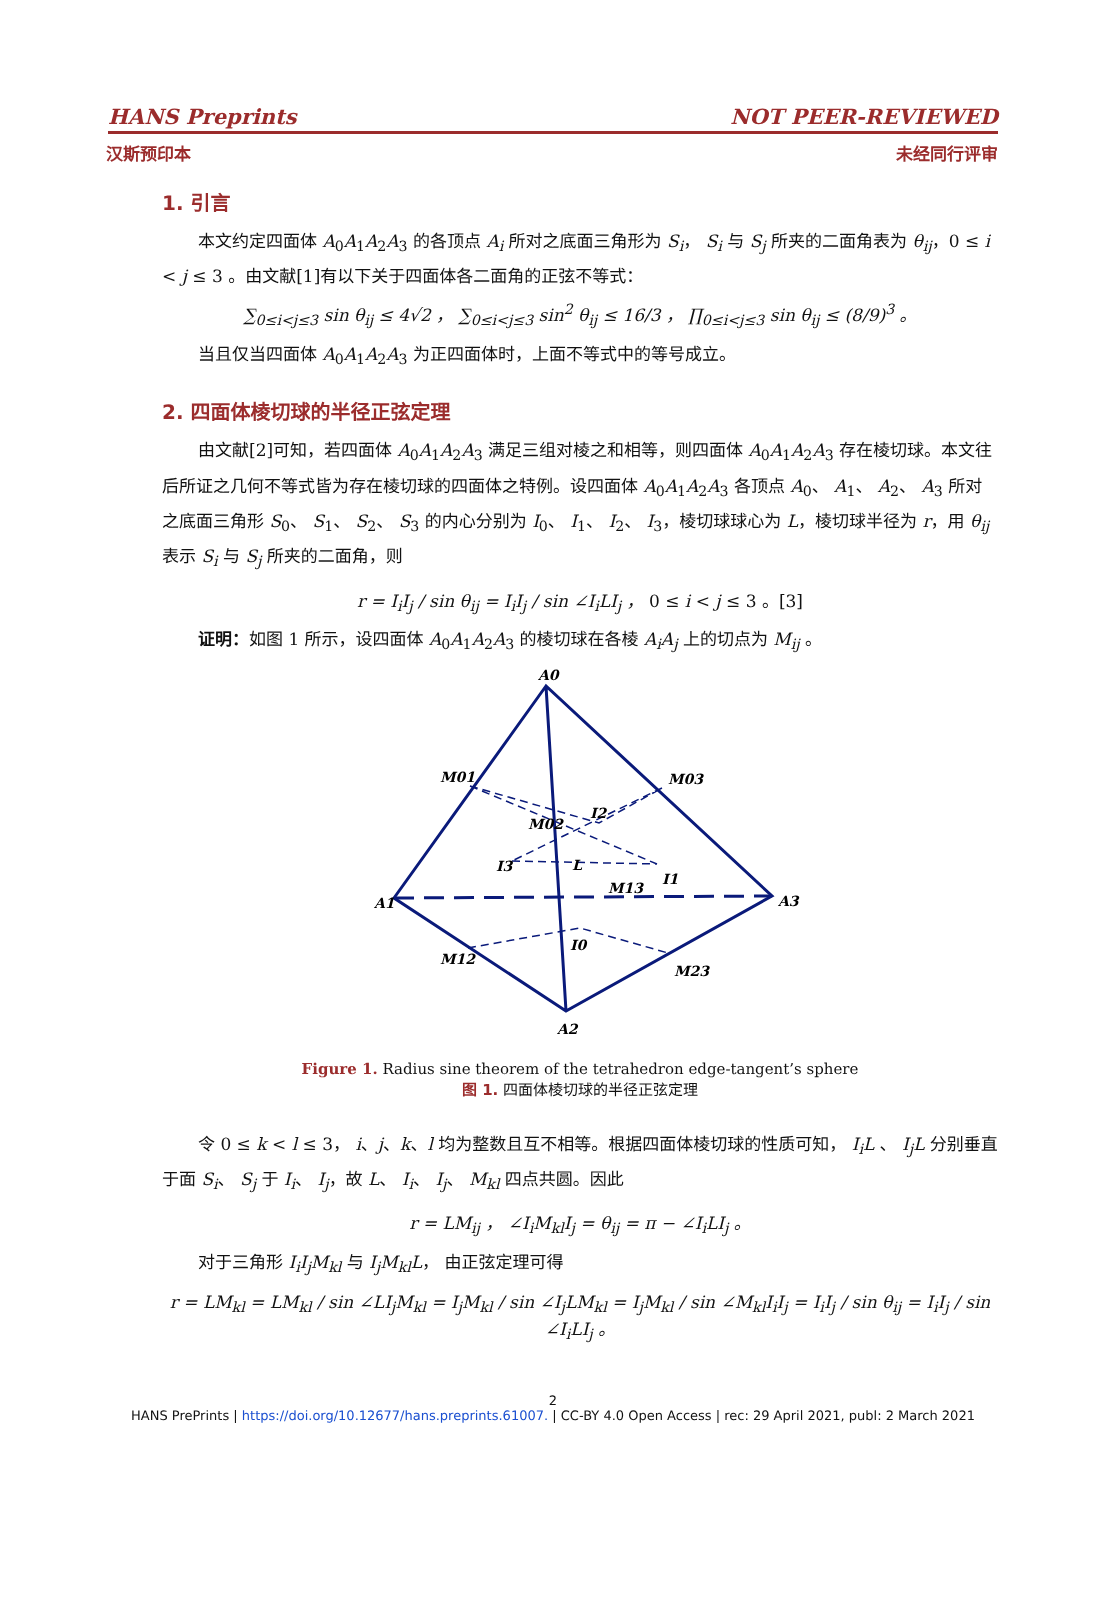HANS Preprints NOT PEER-REVIEWED
汉斯预印本 未经同行评审
1. 引言
本文约定四面体 A<sub>0</sub>A<sub>1</sub>A<sub>2</sub>A<sub>3</sub> 的各顶点 A<sub>i</sub> 所对之底面三角形为 S<sub>i</sub>， S<sub>i</sub> 与 S<sub>j</sub> 所夹的二面角表为 θ<sub>ij</sub>，0 ≤ i < j ≤ 3 。由文献[1]有以下关于四面体各二面角的正弦不等式：
∑<sub>0≤i<j≤3</sub> sin θ<sub>ij</sub> ≤ 4√2 ， ∑<sub>0≤i<j≤3</sub> sin<sup>2</sup> θ<sub>ij</sub> ≤ 16/3 ， ∏<sub>0≤i<j≤3</sub> sin θ<sub>ij</sub> ≤ (8/9)<sup>3</sup> 。
当且仅当四面体 A<sub>0</sub>A<sub>1</sub>A<sub>2</sub>A<sub>3</sub> 为正四面体时，上面不等式中的等号成立。
2. 四面体棱切球的半径正弦定理
由文献[2]可知，若四面体 A<sub>0</sub>A<sub>1</sub>A<sub>2</sub>A<sub>3</sub> 满足三组对棱之和相等，则四面体 A<sub>0</sub>A<sub>1</sub>A<sub>2</sub>A<sub>3</sub> 存在棱切球。本文往后所证之几何不等式皆为存在棱切球的四面体之特例。设四面体 A<sub>0</sub>A<sub>1</sub>A<sub>2</sub>A<sub>3</sub> 各顶点 A<sub>0</sub>、 A<sub>1</sub>、 A<sub>2</sub>、 A<sub>3</sub> 所对之底面三角形 S<sub>0</sub>、 S<sub>1</sub>、 S<sub>2</sub>、 S<sub>3</sub> 的内心分别为 I<sub>0</sub>、 I<sub>1</sub>、 I<sub>2</sub>、 I<sub>3</sub>，棱切球球心为 L，棱切球半径为 r，用 θ<sub>ij</sub> 表示 S<sub>i</sub> 与 S<sub>j</sub> 所夹的二面角，则
r = I<sub>i</sub>I<sub>j</sub> / sin θ<sub>ij</sub> = I<sub>i</sub>I<sub>j</sub> / sin ∠I<sub>i</sub>LI<sub>j</sub> ， 0 ≤ i < j ≤ 3 。[3]
证明：如图 1 所示，设四面体 A<sub>0</sub>A<sub>1</sub>A<sub>2</sub>A<sub>3</sub> 的棱切球在各棱 A<sub>i</sub>A<sub>j</sub> 上的切点为 M<sub>ij</sub> 。
A0
A1
A2
A3
M01
M03
M02
M12
M23
M13
I2
I3
I1
I0
L
Figure 1. Radius sine theorem of the tetrahedron edge-tangent’s sphere
图 1. 四面体棱切球的半径正弦定理
令 0 ≤ k < l ≤ 3， i、j、k、l 均为整数且互不相等。根据四面体棱切球的性质可知， I<sub>i</sub>L 、 I<sub>j</sub>L 分别垂直于面 S<sub>i</sub>、 S<sub>j</sub> 于 I<sub>i</sub>、 I<sub>j</sub>，故 L、 I<sub>i</sub>、 I<sub>j</sub>、 M<sub>kl</sub> 四点共圆。因此
r = LM<sub>ij</sub> ， ∠I<sub>i</sub>M<sub>kl</sub>I<sub>j</sub> = θ<sub>ij</sub> = π − ∠I<sub>i</sub>LI<sub>j</sub> 。
对于三角形 I<sub>i</sub>I<sub>j</sub>M<sub>kl</sub> 与 I<sub>j</sub>M<sub>kl</sub>L， 由正弦定理可得
r = LM<sub>kl</sub> = LM<sub>kl</sub> / sin ∠LI<sub>j</sub>M<sub>kl</sub> = I<sub>j</sub>M<sub>kl</sub> / sin ∠I<sub>j</sub>LM<sub>kl</sub> = I<sub>j</sub>M<sub>kl</sub> / sin ∠M<sub>kl</sub>I<sub>i</sub>I<sub>j</sub> = I<sub>i</sub>I<sub>j</sub> / sin θ<sub>ij</sub> = I<sub>i</sub>I<sub>j</sub> / sin ∠I<sub>i</sub>LI<sub>j</sub> 。
2
HANS PrePrints | https://doi.org/10.12677/hans.preprints.61007. | CC-BY 4.0 Open Access | rec: 29 April 2021, publ: 2 March 2021